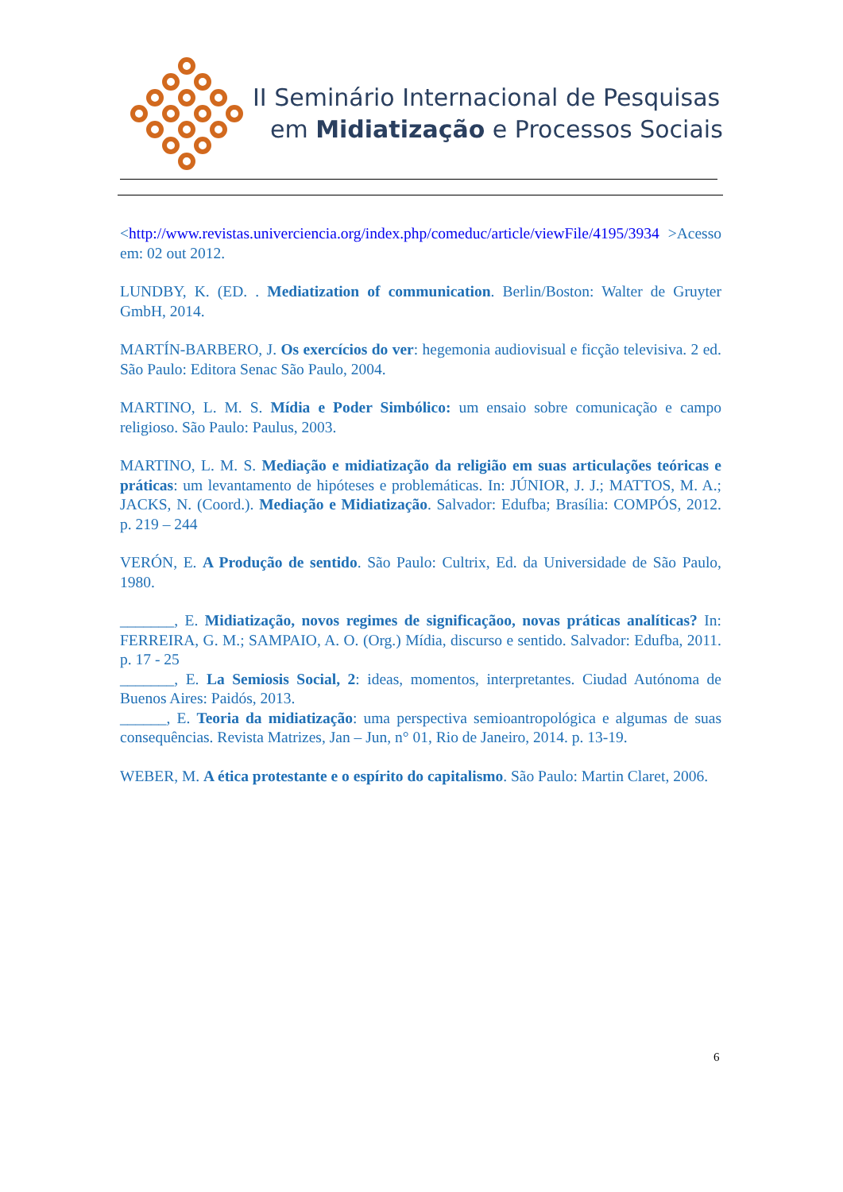II Seminário Internacional de Pesquisas
em Midiatização e Processos Sociais
<http://www.revistas.univerciencia.org/index.php/comeduc/article/viewFile/4195/3934 >Acesso em: 02 out 2012.
LUNDBY, K. (ED. . Mediatization of communication. Berlin/Boston: Walter de Gruyter GmbH, 2014.
MARTÍN-BARBERO, J. Os exercícios do ver: hegemonia audiovisual e ficção televisiva. 2 ed. São Paulo: Editora Senac São Paulo, 2004.
MARTINO, L. M. S. Mídia e Poder Simbólico: um ensaio sobre comunicação e campo religioso. São Paulo: Paulus, 2003.
MARTINO, L. M. S. Mediação e midiatização da religião em suas articulações teóricas e práticas: um levantamento de hipóteses e problemáticas. In: JÚNIOR, J. J.; MATTOS, M. A.; JACKS, N. (Coord.). Mediação e Midiatização. Salvador: Edufba; Brasília: COMPÓS, 2012. p. 219 – 244
VERÓN, E. A Produção de sentido. São Paulo: Cultrix, Ed. da Universidade de São Paulo, 1980.
_______, E. Midiatização, novos regimes de significaçãoo, novas práticas analíticas? In: FERREIRA, G. M.; SAMPAIO, A. O. (Org.) Mídia, discurso e sentido. Salvador: Edufba, 2011. p. 17 - 25
_______, E. La Semiosis Social, 2: ideas, momentos, interpretantes. Ciudad Autónoma de Buenos Aires: Paidós, 2013.
______, E. Teoria da midiatização: uma perspectiva semioantropológica e algumas de suas consequências. Revista Matrizes, Jan – Jun, n° 01, Rio de Janeiro, 2014. p. 13-19.
WEBER, M. A ética protestante e o espírito do capitalismo. São Paulo: Martin Claret, 2006.
6